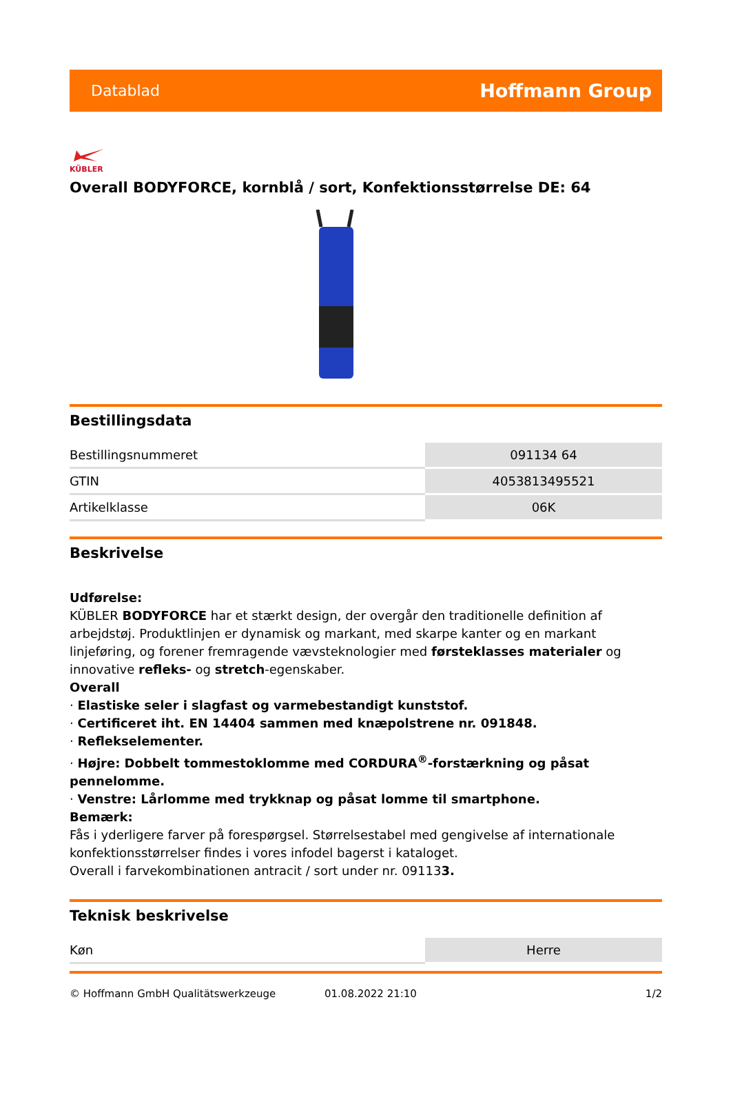Datablad Hoffmann Group
KÜBLER
Overall BODYFORCE, kornblå / sort, Konfektionsstørrelse DE: 64
Bestillingsdata
| Bestillingsnummeret | 091134 64 |
| GTIN | 4053813495521 |
| Artikelklasse | 06K |
Beskrivelse
Udførelse:
KÜBLER BODYFORCE har et stærkt design, der overgår den traditionelle definition af arbejdstøj. Produktlinjen er dynamisk og markant, med skarpe kanter og en markant linjeføring, og forener fremragende vævsteknologier med førsteklasses materialer og innovative refleks- og stretch-egenskaber.
Overall
· Elastiske seler i slagfast og varmebestandigt kunststof.
· Certificeret iht. EN 14404 sammen med knæpolstrene nr. 091848.
· Reflekselementer.
· Højre: Dobbelt tommestoklomme med CORDURA<sup>®</sup>-forstærkning og påsat pennelomme.
· Venstre: Lårlomme med trykknap og påsat lomme til smartphone.
Bemærk:
Fås i yderligere farver på forespørgsel. Størrelsestabel med gengivelse af internationale konfektionsstørrelser findes i vores infodel bagerst i kataloget.
Overall i farvekombinationen antracit / sort under nr. 091133.
Teknisk beskrivelse
| Køn | Herre |
© Hoffmann GmbH Qualitätswerkzeuge 01.08.2022 21:10 1/2